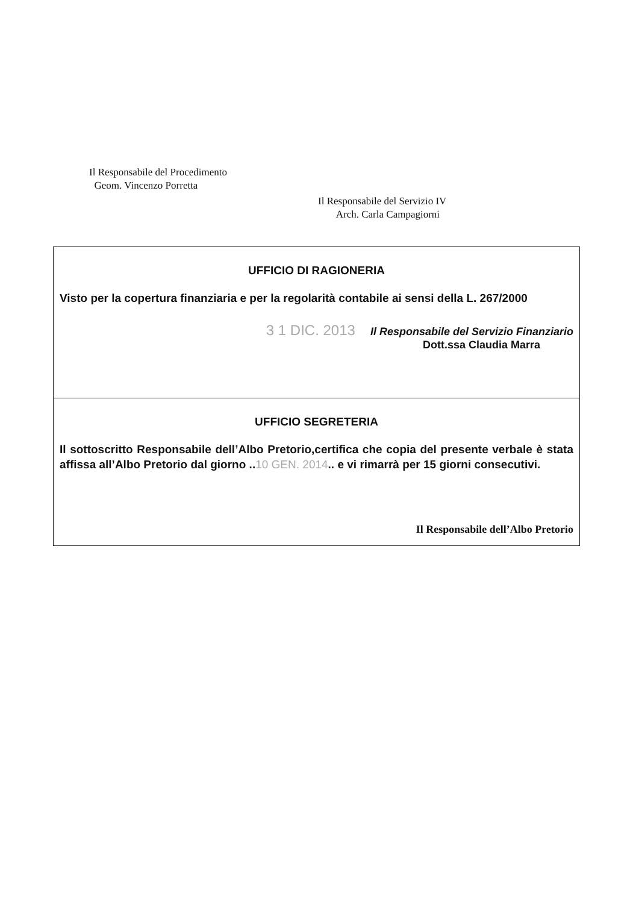Il Responsabile del Procedimento
Geom. Vincenzo Porretta
Il Responsabile del Servizio IV
Arch. Carla Campagiorni
UFFICIO DI RAGIONERIA
Visto per la copertura finanziaria e per la regolarità contabile ai sensi della L. 267/2000
3 1 DIC. 2013 Il Responsabile del Servizio Finanziario
Dott.ssa Claudia Marra
UFFICIO SEGRETERIA
Il sottoscritto Responsabile dell’Albo Pretorio,certifica che copia del presente verbale è stata affissa all’Albo Pretorio dal giorno ..10 GEN. 2014.. e vi rimarrà per 15 giorni consecutivi.
Il Responsabile dell’Albo Pretorio